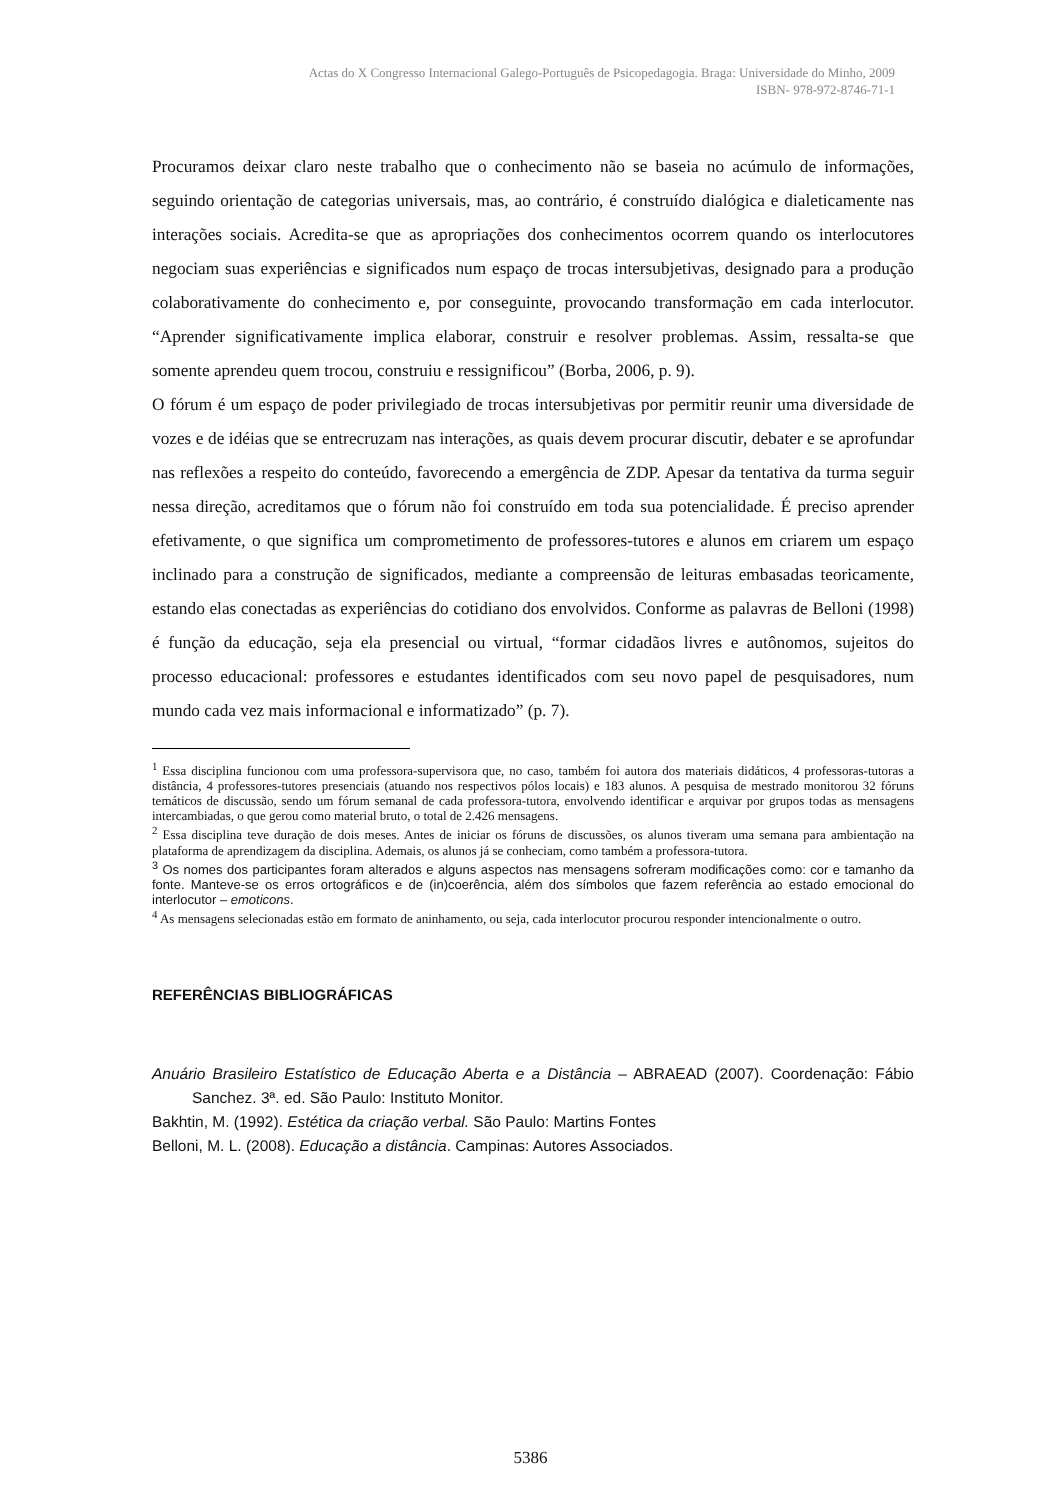Actas do X Congresso Internacional Galego-Português de Psicopedagogia. Braga: Universidade do Minho, 2009
ISBN- 978-972-8746-71-1
Procuramos deixar claro neste trabalho que o conhecimento não se baseia no acúmulo de informações, seguindo orientação de categorias universais, mas, ao contrário, é construído dialógica e dialeticamente nas interações sociais. Acredita-se que as apropriações dos conhecimentos ocorrem quando os interlocutores negociam suas experiências e significados num espaço de trocas intersubjetivas, designado para a produção colaborativamente do conhecimento e, por conseguinte, provocando transformação em cada interlocutor. “Aprender significativamente implica elaborar, construir e resolver problemas. Assim, ressalta-se que somente aprendeu quem trocou, construiu e ressignificou” (Borba, 2006, p. 9).
O fórum é um espaço de poder privilegiado de trocas intersubjetivas por permitir reunir uma diversidade de vozes e de idéias que se entrecruzam nas interações, as quais devem procurar discutir, debater e se aprofundar nas reflexões a respeito do conteúdo, favorecendo a emergência de ZDP. Apesar da tentativa da turma seguir nessa direção, acreditamos que o fórum não foi construído em toda sua potencialidade. É preciso aprender efetivamente, o que significa um comprometimento de professores-tutores e alunos em criarem um espaço inclinado para a construção de significados, mediante a compreensão de leituras embasadas teoricamente, estando elas conectadas as experiências do cotidiano dos envolvidos. Conforme as palavras de Belloni (1998) é função da educação, seja ela presencial ou virtual, “formar cidadãos livres e autônomos, sujeitos do processo educacional: professores e estudantes identificados com seu novo papel de pesquisadores, num mundo cada vez mais informacional e informatizado” (p. 7).
<sup>1</sup> Essa disciplina funcionou com uma professora-supervisora que, no caso, também foi autora dos materiais didáticos, 4 professoras-tutoras a distância, 4 professores-tutores presenciais (atuando nos respectivos pólos locais) e 183 alunos. A pesquisa de mestrado monitorou 32 fóruns temáticos de discussão, sendo um fórum semanal de cada professora-tutora, envolvendo identificar e arquivar por grupos todas as mensagens intercambiadas, o que gerou como material bruto, o total de 2.426 mensagens.
<sup>2</sup> Essa disciplina teve duração de dois meses. Antes de iniciar os fóruns de discussões, os alunos tiveram uma semana para ambientação na plataforma de aprendizagem da disciplina. Ademais, os alunos já se conheciam, como também a professora-tutora.
<sup>3</sup> Os nomes dos participantes foram alterados e alguns aspectos nas mensagens sofreram modificações como: cor e tamanho da fonte. Manteve-se os erros ortográficos e de (in)coerência, além dos símbolos que fazem referência ao estado emocional do interlocutor – emoticons.
<sup>4</sup> As mensagens selecionadas estão em formato de aninhamento, ou seja, cada interlocutor procurou responder intencionalmente o outro.
REFERÊNCIAS BIBLIOGRÁFICAS
Anuário Brasileiro Estatístico de Educação Aberta e a Distância – ABRAEAD (2007). Coordenação: Fábio Sanchez. 3ª. ed. São Paulo: Instituto Monitor.
Bakhtin, M. (1992). Estética da criação verbal. São Paulo: Martins Fontes
Belloni, M. L. (2008). Educação a distância. Campinas: Autores Associados.
5386